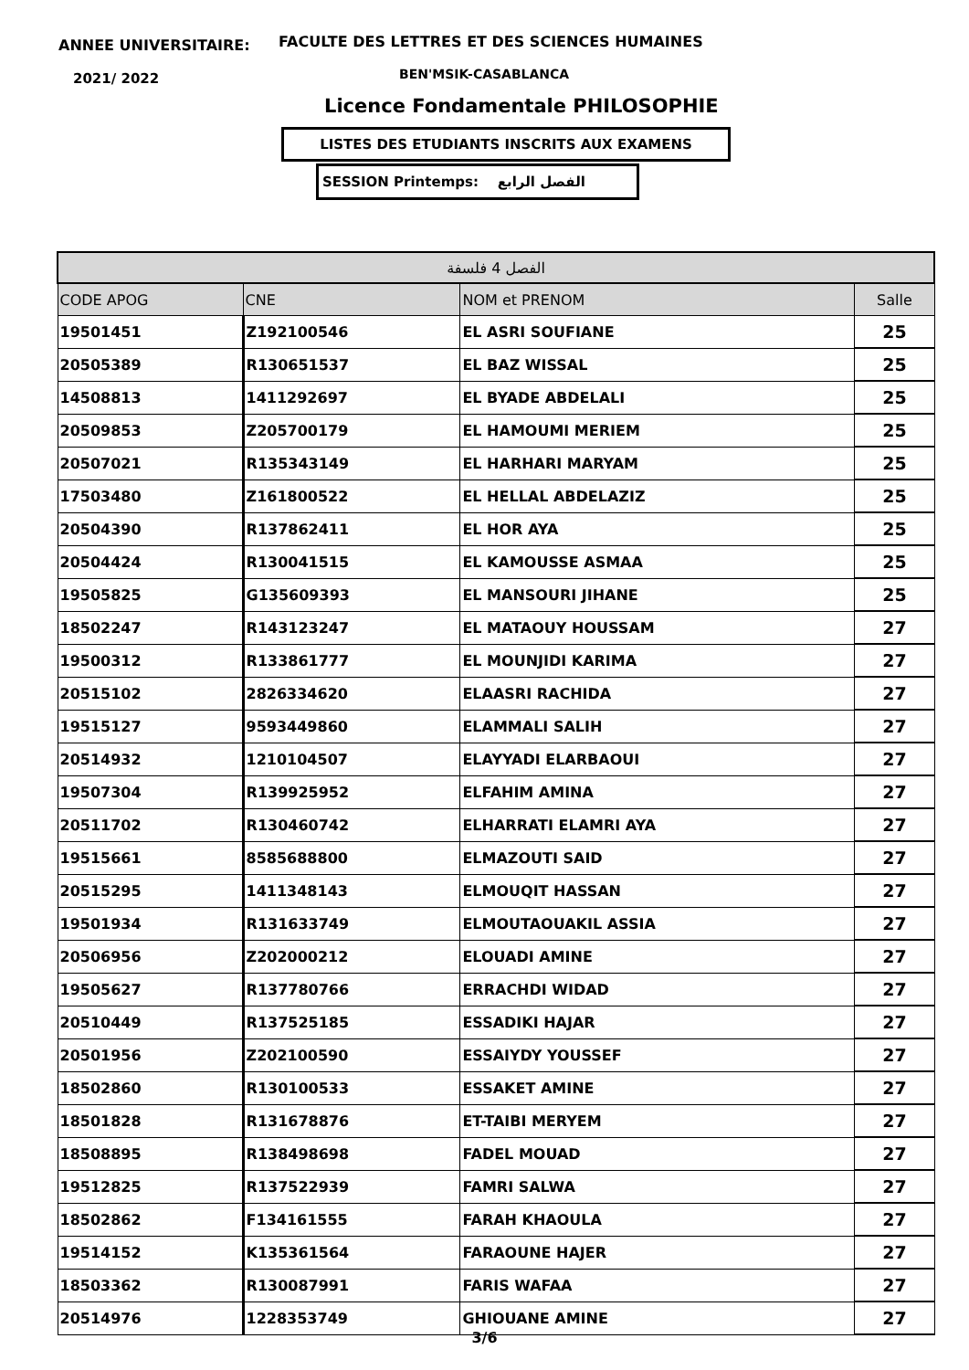ANNEE UNIVERSITAIRE:
FACULTE DES LETTRES ET DES SCIENCES HUMAINES
2021/ 2022 BEN'MSIK-CASABLANCA
Licence Fondamentale PHILOSOPHIE
LISTES DES ETUDIANTS INSCRITS AUX EXAMENS
SESSION Printemps: الفصل الرابع
| الفصل 4 فلسفة | | | |
| --- | --- | --- | --- |
| CODE APOG | CNE | NOM et PRENOM | Salle |
| 19501451 | Z192100546 | EL ASRI SOUFIANE | 25 |
| 20505389 | R130651537 | EL BAZ WISSAL | 25 |
| 14508813 | 1411292697 | EL BYADE ABDELALI | 25 |
| 20509853 | Z205700179 | EL HAMOUMI MERIEM | 25 |
| 20507021 | R135343149 | EL HARHARI MARYAM | 25 |
| 17503480 | Z161800522 | EL HELLAL ABDELAZIZ | 25 |
| 20504390 | R137862411 | EL HOR AYA | 25 |
| 20504424 | R130041515 | EL KAMOUSSE ASMAA | 25 |
| 19505825 | G135609393 | EL MANSOURI JIHANE | 25 |
| 18502247 | R143123247 | EL MATAOUY HOUSSAM | 27 |
| 19500312 | R133861777 | EL MOUNJIDI KARIMA | 27 |
| 20515102 | 2826334620 | ELAASRI RACHIDA | 27 |
| 19515127 | 9593449860 | ELAMMALI SALIH | 27 |
| 20514932 | 1210104507 | ELAYYADI ELARBAOUI | 27 |
| 19507304 | R139925952 | ELFAHIM AMINA | 27 |
| 20511702 | R130460742 | ELHARRATI ELAMRI AYA | 27 |
| 19515661 | 8585688800 | ELMAZOUTI SAID | 27 |
| 20515295 | 1411348143 | ELMOUQIT HASSAN | 27 |
| 19501934 | R131633749 | ELMOUTAOUAKIL ASSIA | 27 |
| 20506956 | Z202000212 | ELOUADI AMINE | 27 |
| 19505627 | R137780766 | ERRACHDI WIDAD | 27 |
| 20510449 | R137525185 | ESSADIKI HAJAR | 27 |
| 20501956 | Z202100590 | ESSAIYDY YOUSSEF | 27 |
| 18502860 | R130100533 | ESSAKET AMINE | 27 |
| 18501828 | R131678876 | ET-TAIBI MERYEM | 27 |
| 18508895 | R138498698 | FADEL MOUAD | 27 |
| 19512825 | R137522939 | FAMRI SALWA | 27 |
| 18502862 | F134161555 | FARAH KHAOULA | 27 |
| 19514152 | K135361564 | FARAOUNE HAJER | 27 |
| 18503362 | R130087991 | FARIS WAFAA | 27 |
| 20514976 | 1228353749 | GHIOUANE AMINE | 27 |
3/6